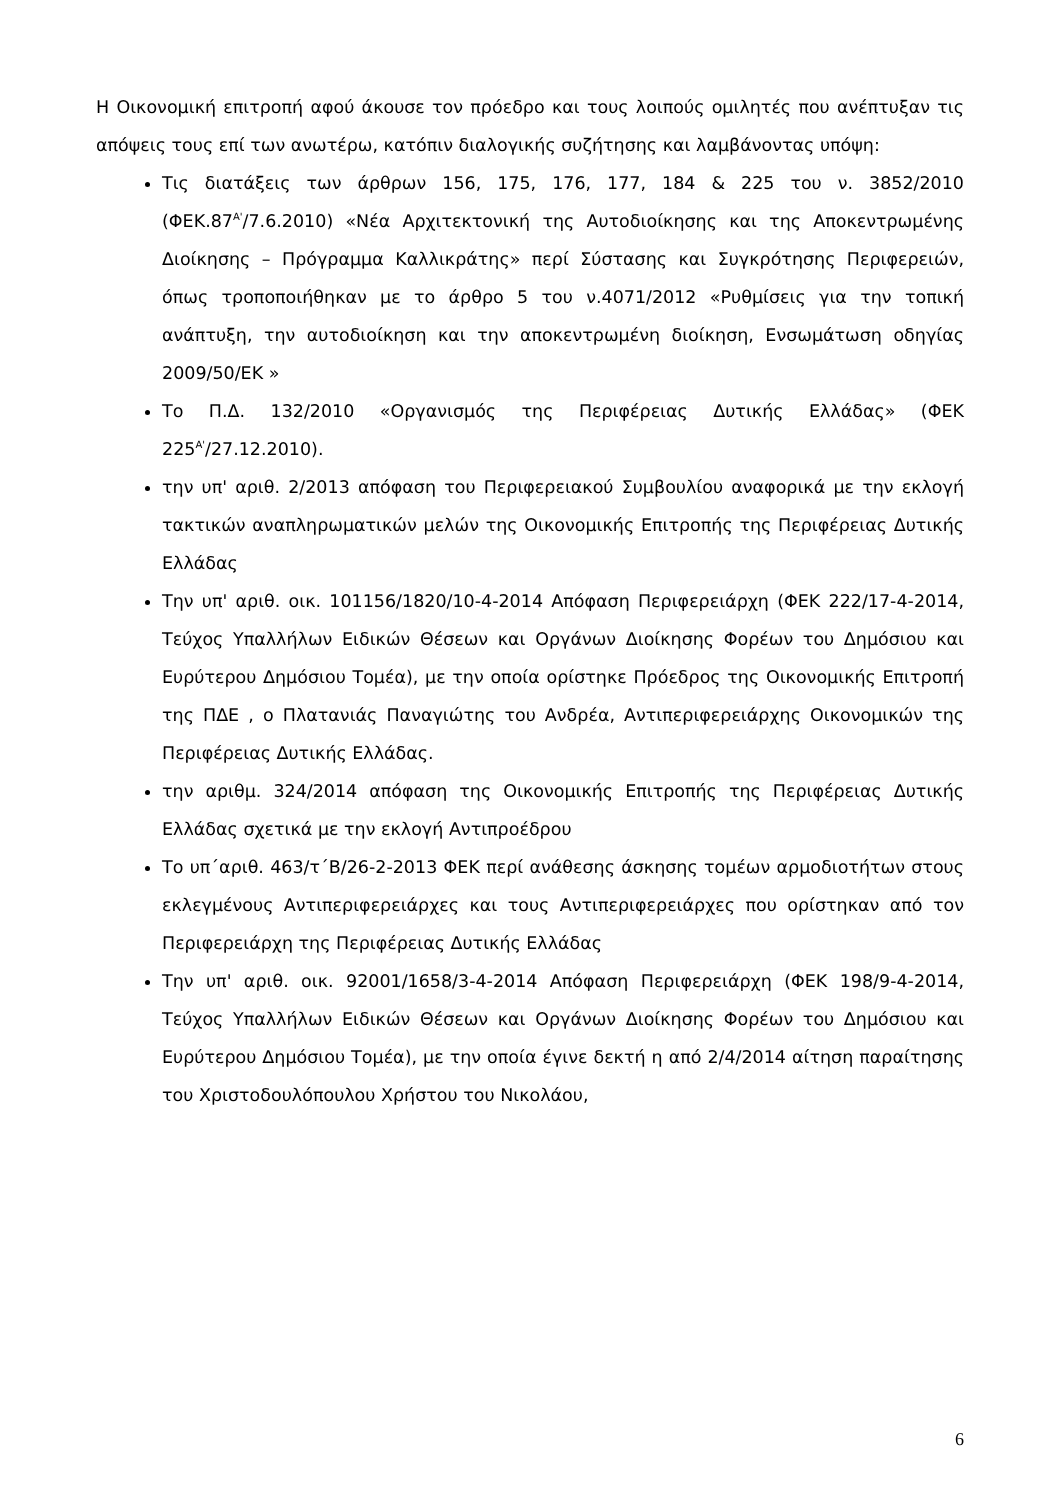Η Οικονομική επιτροπή αφού άκουσε τον πρόεδρο και τους λοιπούς ομιλητές που ανέπτυξαν τις απόψεις τους επί των ανωτέρω, κατόπιν διαλογικής συζήτησης και λαμβάνοντας υπόψη:
Τις διατάξεις των άρθρων 156, 175, 176, 177, 184 & 225 του ν. 3852/2010 (ΦΕΚ.87<sup>Α'</sup>/7.6.2010) «Νέα Αρχιτεκτονική της Αυτοδιοίκησης και της Αποκεντρωμένης Διοίκησης – Πρόγραμμα Καλλικράτης» περί Σύστασης και Συγκρότησης Περιφερειών, όπως τροποποιήθηκαν με το άρθρο 5 του ν.4071/2012 «Ρυθμίσεις για την τοπική ανάπτυξη, την αυτοδιοίκηση και την αποκεντρωμένη διοίκηση, Ενσωμάτωση οδηγίας 2009/50/ΕΚ »
Το Π.Δ. 132/2010 «Οργανισμός της Περιφέρειας Δυτικής Ελλάδας» (ΦΕΚ 225<sup>Α'</sup>/27.12.2010).
την υπ' αριθ. 2/2013 απόφαση του Περιφερειακού Συμβουλίου αναφορικά με την εκλογή τακτικών αναπληρωματικών μελών της Οικονομικής Επιτροπής της Περιφέρειας Δυτικής Ελλάδας
Την υπ' αριθ. οικ. 101156/1820/10-4-2014 Απόφαση Περιφερειάρχη (ΦΕΚ 222/17-4-2014, Τεύχος Υπαλλήλων Ειδικών Θέσεων και Οργάνων Διοίκησης Φορέων του Δημόσιου και Ευρύτερου Δημόσιου Τομέα), με την οποία ορίστηκε Πρόεδρος της Οικονομικής Επιτροπή της ΠΔΕ , ο Πλατανιάς Παναγιώτης του Ανδρέα, Αντιπεριφερειάρχης Οικονομικών της Περιφέρειας Δυτικής Ελλάδας.
την αριθμ. 324/2014 απόφαση της Οικονομικής Επιτροπής της Περιφέρειας Δυτικής Ελλάδας σχετικά με την εκλογή Αντιπροέδρου
Το υπ΄αριθ. 463/τ΄Β/26-2-2013 ΦΕΚ περί ανάθεσης άσκησης τομέων αρμοδιοτήτων στους εκλεγμένους Αντιπεριφερειάρχες και τους Αντιπεριφερειάρχες που ορίστηκαν από τον Περιφερειάρχη της Περιφέρειας Δυτικής Ελλάδας
Την υπ' αριθ. οικ. 92001/1658/3-4-2014 Απόφαση Περιφερειάρχη (ΦΕΚ 198/9-4-2014, Τεύχος Υπαλλήλων Ειδικών Θέσεων και Οργάνων Διοίκησης Φορέων του Δημόσιου και Ευρύτερου Δημόσιου Τομέα), με την οποία έγινε δεκτή η από 2/4/2014 αίτηση παραίτησης του Χριστοδουλόπουλου Χρήστου του Νικολάου,
6